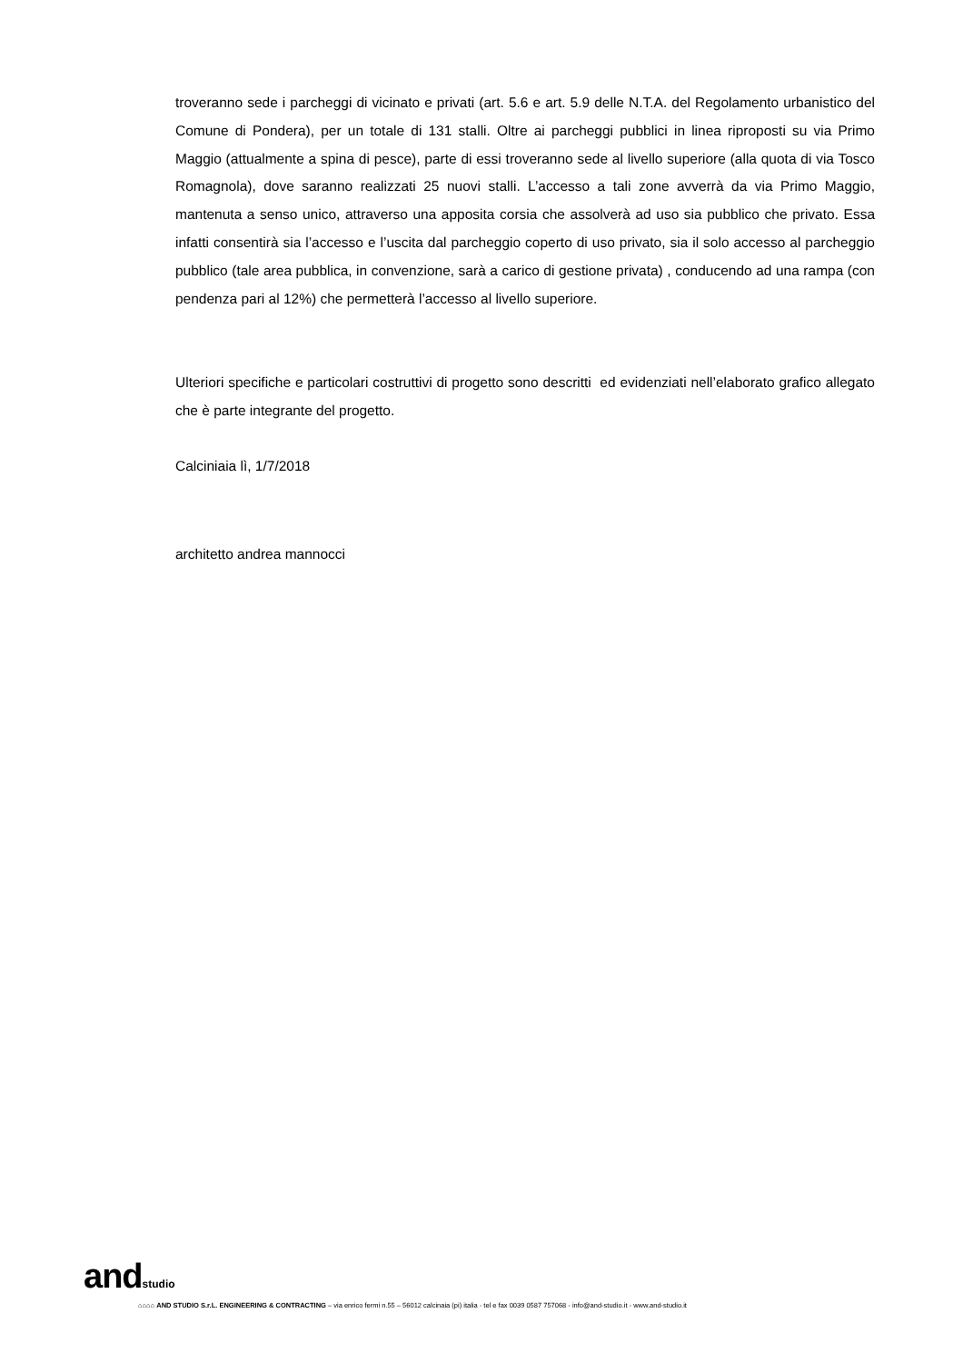troveranno sede i parcheggi di vicinato e privati (art. 5.6 e art. 5.9 delle N.T.A. del Regolamento urbanistico del Comune di Pondera), per un totale di 131 stalli. Oltre ai parcheggi pubblici in linea riproposti su via Primo Maggio (attualmente a spina di pesce), parte di essi troveranno sede al livello superiore (alla quota di via Tosco Romagnola), dove saranno realizzati 25 nuovi stalli. L’accesso a tali zone avverrà da via Primo Maggio, mantenuta a senso unico, attraverso una apposita corsia che assolverà ad uso sia pubblico che privato. Essa infatti consentirà sia l’accesso e l’uscita dal parcheggio coperto di uso privato, sia il solo accesso al parcheggio pubblico (tale area pubblica, in convenzione, sarà a carico di gestione privata) , conducendo ad una rampa (con pendenza pari al 12%) che permetterà l’accesso al livello superiore.
Ulteriori specifiche e particolari costruttivi di progetto sono descritti ed evidenziati nell’elaborato grafico allegato che è parte integrante del progetto.
Calciniaia lì, 1/7/2018
architetto andrea mannocci
andstudio
⌂⌂⌂⌂ AND STUDIO S.r.L. ENGINEERING & CONTRACTING – via enrico fermi n.55 – 56012 calcinaia (pi) italia - tel e fax 0039 0587 757068 - info@and-studio.it - www.and-studio.it